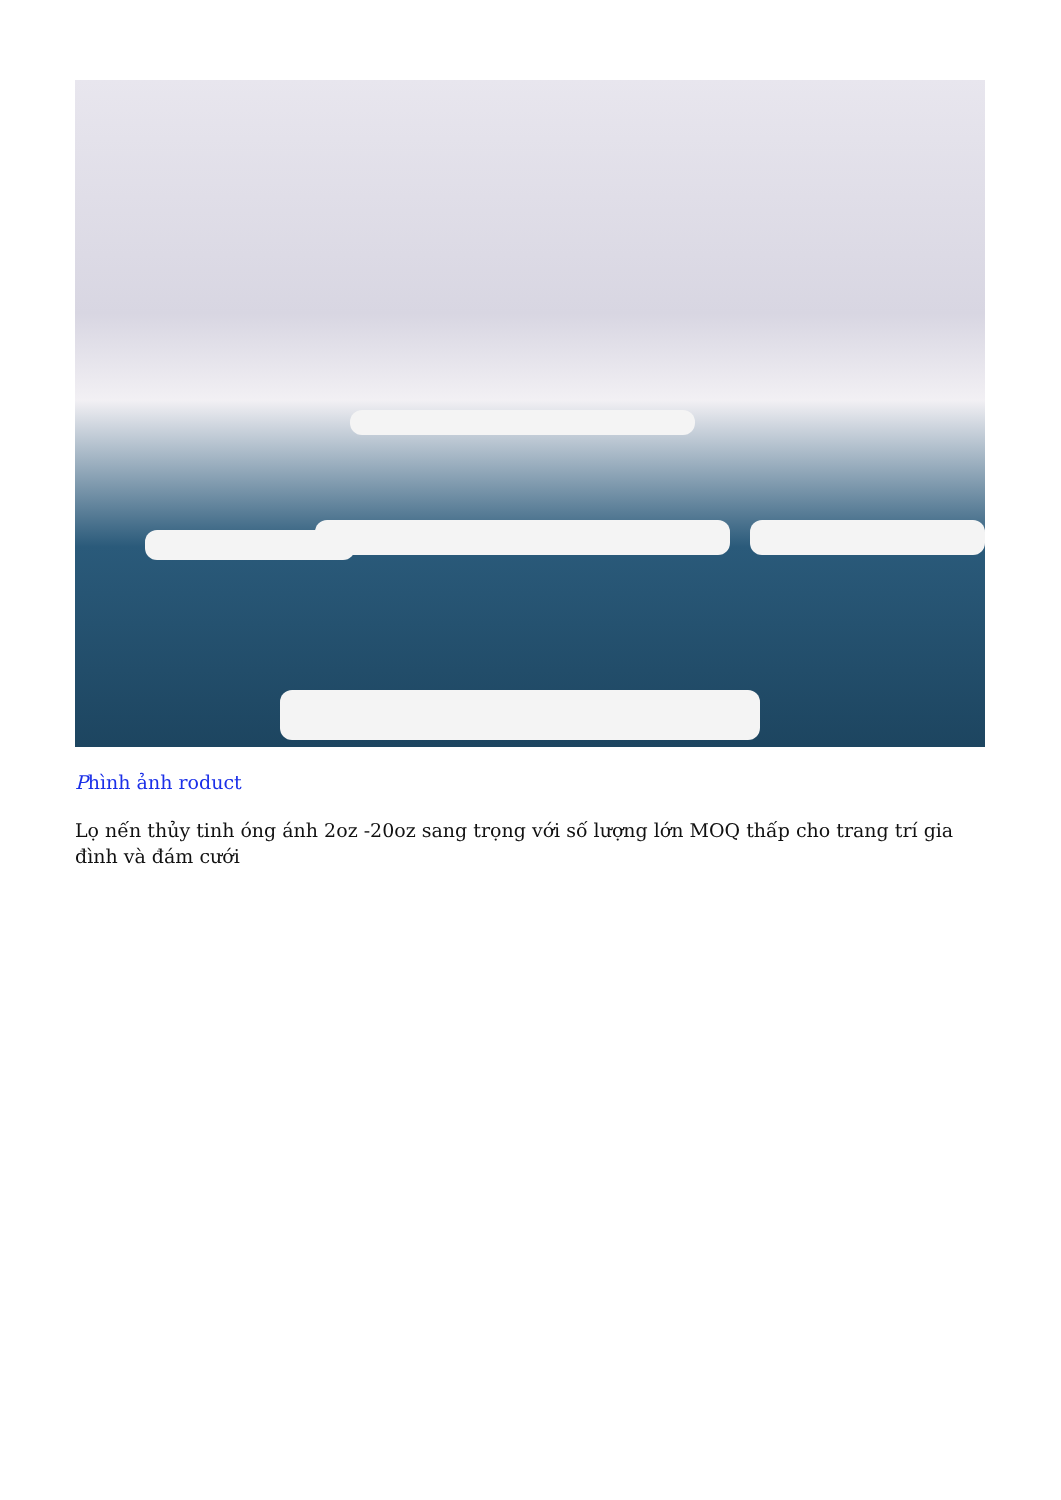Phình ảnh roduct
Lọ nến thủy tinh óng ánh 2oz -20oz sang trọng với số lượng lớn MOQ thấp cho trang trí gia đình và đám cưới